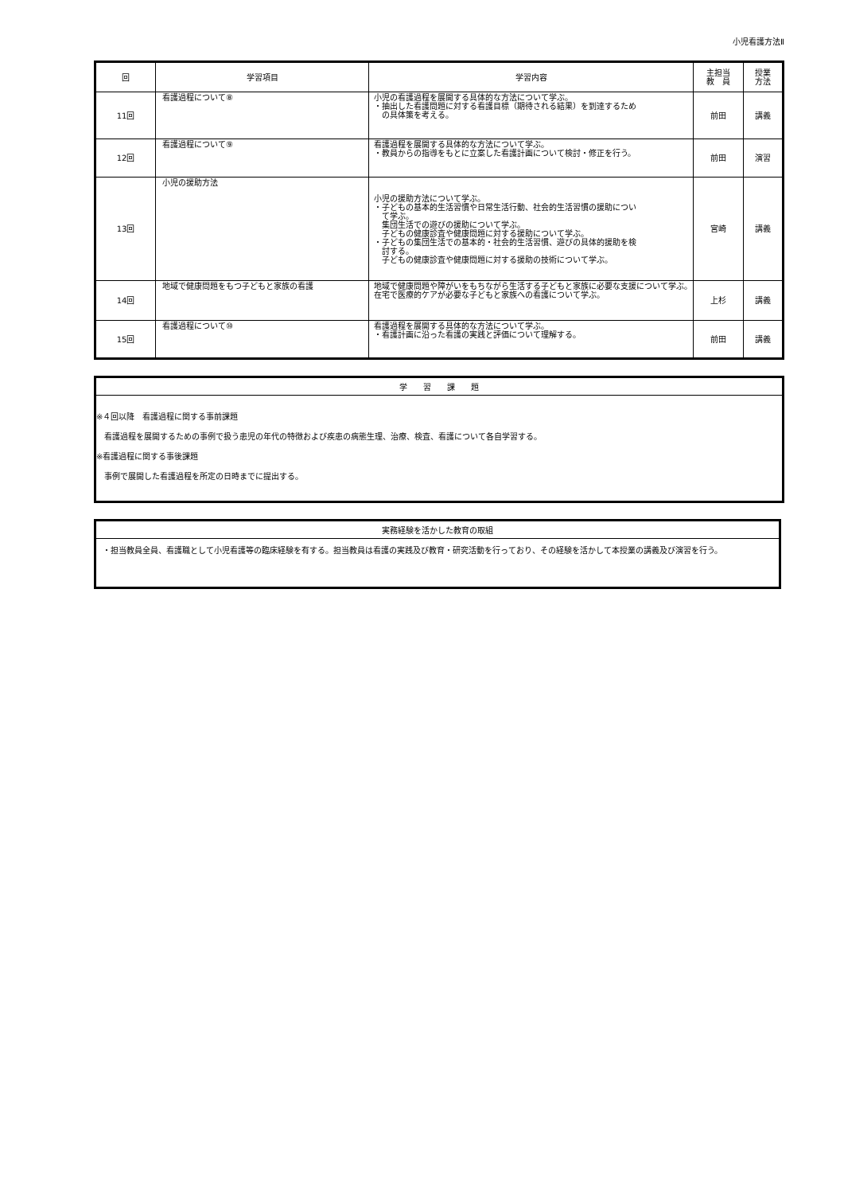小児看護方法Ⅱ
| 回 | 学習項目 | 学習内容 | 主担当 教 員 | 授業 方法 |
| --- | --- | --- | --- | --- |
| 11回 | 看護過程について⑧ | 小児の看護過程を展開する具体的な方法について学ぶ。 ・抽出した看護問題に対する看護目標（期待される結果）を到達するため の具体策を考える。 | 前田 | 講義 |
| 12回 | 看護過程について⑨ | 看護過程を展開する具体的な方法について学ぶ。 ・教員からの指導をもとに立案した看護計画について検討・修正を行う。 | 前田 | 演習 |
| 13回 | 小児の援助方法 | 小児の援助方法について学ぶ。 ・子どもの基本的生活習慣や日常生活行動、社会的生活習慣の援助につい て学ぶ。 集団生活での遊びの援助について学ぶ。 子どもの健康診査や健康問題に対する援助について学ぶ。 ・子どもの集団生活での基本的・社会的生活習慣、遊びの具体的援助を検 討する。 子どもの健康診査や健康問題に対する援助の技術について学ぶ。 | 宮崎 | 講義 |
| 14回 | 地域で健康問題をもつ子どもと家族の看護 | 地域で健康問題や障がいをもちながら生活する子どもと家族に必要な支援について学ぶ。在宅で医療的ケアが必要な子どもと家族への看護について学ぶ。 | 上杉 | 講義 |
| 15回 | 看護過程について⑩ | 看護過程を展開する具体的な方法について学ぶ。 ・看護計画に沿った看護の実践と評価について理解する。 | 前田 | 講義 |
学　　習　　課　　題
※４回以降　看護過程に関する事前課題
　看護過程を展開するための事例で扱う患児の年代の特徴および疾患の病態生理、治療、検査、看護について各自学習する。
※看護過程に関する事後課題
　事例で展開した看護過程を所定の日時までに提出する。
実務経験を活かした教育の取組
・担当教員全員、看護職として小児看護等の臨床経験を有する。担当教員は看護の実践及び教育・研究活動を行っており、その経験を活かして本授業の講義及び演習を行う。